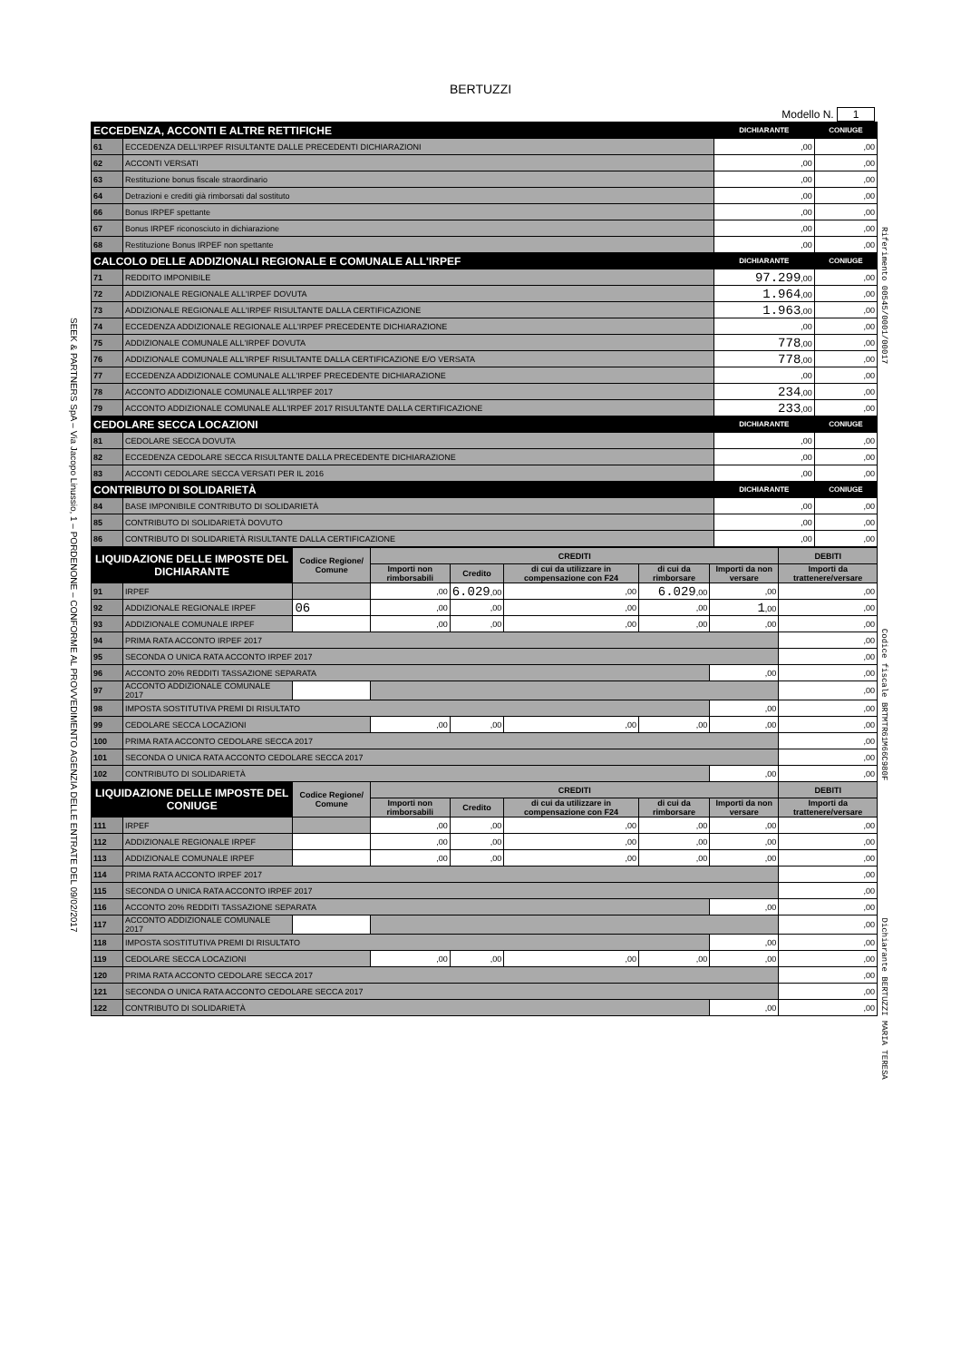BERTUZZI
Modello N. 1
| ECCEDENZA, ACCONTI E ALTRE RETTIFICHE | | DICHIARANTE | CONIUGE |
| --- | --- | --- | --- |
| 61 | ECCEDENZA DELL'IRPEF RISULTANTE DALLE PRECEDENTI DICHIARAZIONI | ,00 | ,00 |
| 62 | ACCONTI VERSATI | ,00 | ,00 |
| 63 | Restituzione bonus fiscale straordinario | ,00 | ,00 |
| 64 | Detrazioni e crediti già rimborsati dal sostituto | ,00 | ,00 |
| 66 | Bonus IRPEF spettante | ,00 | ,00 |
| 67 | Bonus IRPEF riconosciuto in dichiarazione | ,00 | ,00 |
| 68 | Restituzione Bonus IRPEF non spettante | ,00 | ,00 |
| CALCOLO DELLE ADDIZIONALI REGIONALE E COMUNALE ALL'IRPEF | | DICHIARANTE | CONIUGE |
| 71 | REDDITO IMPONIBILE | 97.299 ,00 | ,00 |
| 72 | ADDIZIONALE REGIONALE ALL'IRPEF DOVUTA | 1.964 ,00 | ,00 |
| 73 | ADDIZIONALE REGIONALE ALL'IRPEF RISULTANTE DALLA CERTIFICAZIONE | 1.963 ,00 | ,00 |
| 74 | ECCEDENZA ADDIZIONALE REGIONALE ALL'IRPEF PRECEDENTE DICHIARAZIONE | ,00 | ,00 |
| 75 | ADDIZIONALE COMUNALE ALL'IRPEF DOVUTA | 778 ,00 | ,00 |
| 76 | ADDIZIONALE COMUNALE ALL'IRPEF RISULTANTE DALLA CERTIFICAZIONE E/O VERSATA | 778 ,00 | ,00 |
| 77 | ECCEDENZA ADDIZIONALE COMUNALE ALL'IRPEF PRECEDENTE DICHIARAZIONE | ,00 | ,00 |
| 78 | ACCONTO ADDIZIONALE COMUNALE ALL'IRPEF 2017 | 234 ,00 | ,00 |
| 79 | ACCONTO ADDIZIONALE COMUNALE ALL'IRPEF 2017 RISULTANTE DALLA CERTIFICAZIONE | 233 ,00 | ,00 |
| CEDOLARE SECCA LOCAZIONI | | DICHIARANTE | CONIUGE |
| 81 | CEDOLARE SECCA DOVUTA | ,00 | ,00 |
| 82 | ECCEDENZA CEDOLARE SECCA RISULTANTE DALLA PRECEDENTE DICHIARAZIONE | ,00 | ,00 |
| 83 | ACCONTI CEDOLARE SECCA VERSATI PER IL 2016 | ,00 | ,00 |
| CONTRIBUTO DI SOLIDARIETÀ | | DICHIARANTE | CONIUGE |
| 84 | BASE IMPONIBILE CONTRIBUTO DI SOLIDARIETÀ | ,00 | ,00 |
| 85 | CONTRIBUTO DI SOLIDARIETÀ DOVUTO | ,00 | ,00 |
| 86 | CONTRIBUTO DI SOLIDARIETÀ RISULTANTE DALLA CERTIFICAZIONE | ,00 | ,00 |
| LIQUIDAZIONE DELLE IMPOSTE DEL DICHIARANTE | | Codice Regione/ Comune | CREDITI | | | | | DEBITI |
| --- | --- | --- | --- | --- | --- | --- | --- | --- |
| | | | Importi non rimborsabili | Credito | di cui da utilizzare in compensazione con F24 | di cui da rimborsare | Importi da non versare | Importi da trattenere/versare |
| 91 | IRPEF | | ,00 | 6.029 ,00 | ,00 | 6.029 ,00 | ,00 | ,00 |
| 92 | ADDIZIONALE REGIONALE IRPEF | 06 | ,00 | ,00 | ,00 | ,00 | 1 ,00 | ,00 |
| 93 | ADDIZIONALE COMUNALE IRPEF | | ,00 | ,00 | ,00 | ,00 | ,00 | ,00 |
| 94 | PRIMA RATA ACCONTO IRPEF 2017 | | | | | | | ,00 |
| 95 | SECONDA O UNICA RATA ACCONTO IRPEF 2017 | | | | | | | ,00 |
| 96 | ACCONTO 20% REDDITI TASSAZIONE SEPARATA | | | | | | ,00 | ,00 |
| 97 | ACCONTO ADDIZIONALE COMUNALE 2017 | | | | | | | ,00 |
| 98 | IMPOSTA SOSTITUTIVA PREMI DI RISULTATO | | | | | | ,00 | ,00 |
| 99 | CEDOLARE SECCA LOCAZIONI | | ,00 | ,00 | ,00 | ,00 | ,00 | ,00 |
| 100 | PRIMA RATA ACCONTO CEDOLARE SECCA 2017 | | | | | | | ,00 |
| 101 | SECONDA O UNICA RATA ACCONTO CEDOLARE SECCA 2017 | | | | | | | ,00 |
| 102 | CONTRIBUTO DI SOLIDARIETÀ | | | | | | ,00 | ,00 |
| LIQUIDAZIONE DELLE IMPOSTE DEL CONIUGE | | Codice Regione/ Comune | CREDITI | | | | | DEBITI |
| | | | Importi non rimborsabili | Credito | di cui da utilizzare in compensazione con F24 | di cui da rimborsare | Importi da non versare | Importi da trattenere/versare |
| 111 | IRPEF | | ,00 | ,00 | ,00 | ,00 | ,00 | ,00 |
| 112 | ADDIZIONALE REGIONALE IRPEF | | ,00 | ,00 | ,00 | ,00 | ,00 | ,00 |
| 113 | ADDIZIONALE COMUNALE IRPEF | | ,00 | ,00 | ,00 | ,00 | ,00 | ,00 |
| 114 | PRIMA RATA ACCONTO IRPEF 2017 | | | | | | | ,00 |
| 115 | SECONDA O UNICA RATA ACCONTO IRPEF 2017 | | | | | | | ,00 |
| 116 | ACCONTO 20% REDDITI TASSAZIONE SEPARATA | | | | | | ,00 | ,00 |
| 117 | ACCONTO ADDIZIONALE COMUNALE 2017 | | | | | | | ,00 |
| 118 | IMPOSTA SOSTITUTIVA PREMI DI RISULTATO | | | | | | ,00 | ,00 |
| 119 | CEDOLARE SECCA LOCAZIONI | | ,00 | ,00 | ,00 | ,00 | ,00 | ,00 |
| 120 | PRIMA RATA ACCONTO CEDOLARE SECCA 2017 | | | | | | | ,00 |
| 121 | SECONDA O UNICA RATA ACCONTO CEDOLARE SECCA 2017 | | | | | | | ,00 |
| 122 | CONTRIBUTO DI SOLIDARIETÀ | | | | | | ,00 | ,00 |
SEEK & PARTNERS SpA – Via Jacopo Linussio, 1 – PORDENONE – CONFORME AL PROVVEDIMENTO AGENZIA DELLE ENTRATE DEL 09/02/2017
Riferimento 00545/0001/00017 Codice fiscale BRTMTR61M66C980F Dichiarante BERTUZZI MARIA TERESA